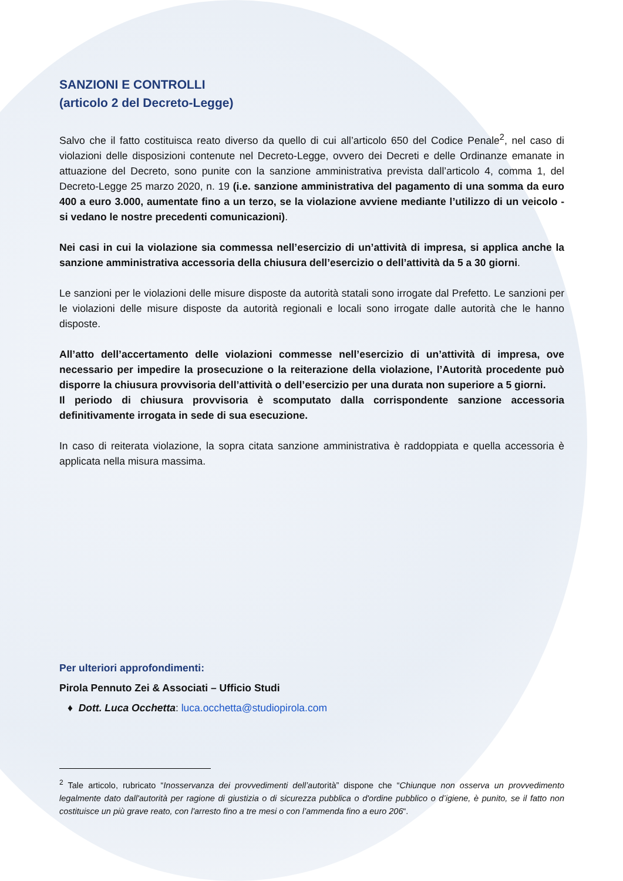SANZIONI E CONTROLLI
(articolo 2 del Decreto-Legge)
Salvo che il fatto costituisca reato diverso da quello di cui all’articolo 650 del Codice Penale<sup>2</sup>, nel caso di violazioni delle disposizioni contenute nel Decreto-Legge, ovvero dei Decreti e delle Ordinanze emanate in attuazione del Decreto, sono punite con la sanzione amministrativa prevista dall’articolo 4, comma 1, del Decreto-Legge 25 marzo 2020, n. 19 (i.e. sanzione amministrativa del pagamento di una somma da euro 400 a euro 3.000, aumentate fino a un terzo, se la violazione avviene mediante l’utilizzo di un veicolo - si vedano le nostre precedenti comunicazioni).
Nei casi in cui la violazione sia commessa nell’esercizio di un’attività di impresa, si applica anche la sanzione amministrativa accessoria della chiusura dell’esercizio o dell’attività da 5 a 30 giorni.
Le sanzioni per le violazioni delle misure disposte da autorità statali sono irrogate dal Prefetto. Le sanzioni per le violazioni delle misure disposte da autorità regionali e locali sono irrogate dalle autorità che le hanno disposte.
All’atto dell’accertamento delle violazioni commesse nell’esercizio di un’attività di impresa, ove necessario per impedire la prosecuzione o la reiterazione della violazione, l’Autorità procedente può disporre la chiusura provvisoria dell’attività o dell’esercizio per una durata non superiore a 5 giorni.
Il periodo di chiusura provvisoria è scomputato dalla corrispondente sanzione accessoria definitivamente irrogata in sede di sua esecuzione.
In caso di reiterata violazione, la sopra citata sanzione amministrativa è raddoppiata e quella accessoria è applicata nella misura massima.
Per ulteriori approfondimenti:
Pirola Pennuto Zei & Associati – Ufficio Studi
♦ Dott. Luca Occhetta: luca.occhetta@studiopirola.com
<sup>2</sup> Tale articolo, rubricato “Inosservanza dei provvedimenti dell’autorità” dispone che “Chiunque non osserva un provvedimento legalmente dato dall'autorità per ragione di giustizia o di sicurezza pubblica o d'ordine pubblico o d’igiene, è punito, se il fatto non costituisce un più grave reato, con l'arresto fino a tre mesi o con l’ammenda fino a euro 206“.